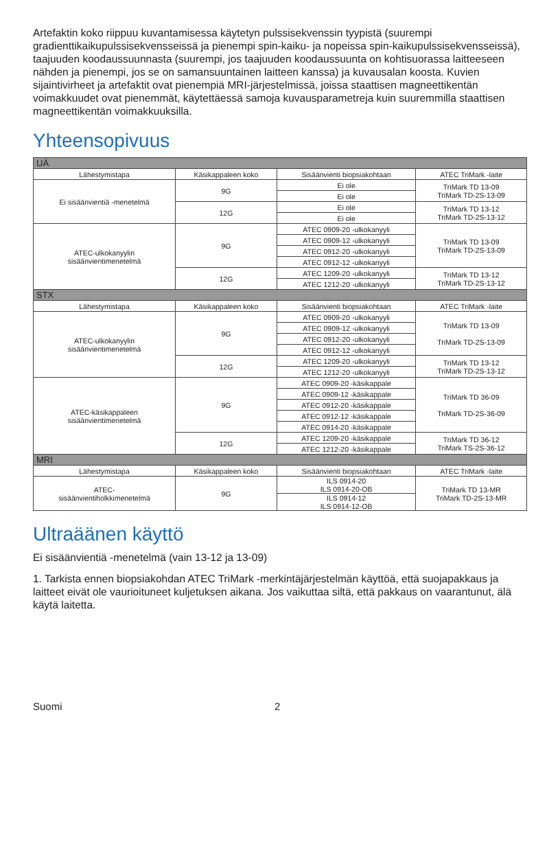Artefaktin koko riippuu kuvantamisessa käytetyn pulssisekvenssin tyypistä (suurempi gradienttikaikupulssisekvensseissä ja pienempi spin-kaiku- ja nopeissa spin-kaikupulssisekvensseissä), taajuuden koodaussuunnasta (suurempi, jos taajuuden koodaussuunta on kohtisuorassa laitteeseen nähden ja pienempi, jos se on samansuuntainen laitteen kanssa) ja kuvausalan koosta. Kuvien sijaintivirheet ja artefaktit ovat pienempiä MRI-järjestelmissä, joissa staattisen magneettikentän voimakkuudet ovat pienemmät, käytettäessä samoja kuvausparametreja kuin suuremmilla staattisen magneettikentän voimakkuuksilla.
Yhteensopivuus
| UÄ | | | |
| Lähestymistapa | Käsikappaleen koko | Sisäänvienti biopsiakohtaan | ATEC TriMark -laite |
| Ei sisäänvientiä -menetelmä | 9G | Ei ole | TriMark TD 13-09 TriMark TD-2S-13-09 |
| | | Ei ole | |
| | 12G | Ei ole | TriMark TD 13-12 TriMark TD-2S-13-12 |
| | | Ei ole | |
| ATEC-ulkokanyylin sisäänvientimenetelmä | 9G | ATEC 0909-20 -ulkokanyyli | TriMark TD 13-09 TriMark TD-2S-13-09 |
| | | ATEC 0909-12 -ulkokanyyli | |
| | | ATEC 0912-20 -ulkokanyyli | |
| | | ATEC 0912-12 -ulkokanyyli | |
| | 12G | ATEC 1209-20 -ulkokanyyli | TriMark TD 13-12 TriMark TD-2S-13-12 |
| | | ATEC 1212-20 -ulkokanyyli | |
| STX | | | |
| Lähestymistapa | Käsikappaleen koko | Sisäänvienti biopsiakohtaan | ATEC TriMark -laite |
| ATEC-ulkokanyylin sisäänvientimenetelmä | 9G | ATEC 0909-20 -ulkokanyyli | TriMark TD 13-09 TriMark TD-2S-13-09 |
| | | ATEC 0909-12 -ulkokanyyli | |
| | | ATEC 0912-20 -ulkokanyyli | |
| | | ATEC 0912-12 -ulkokanyyli | |
| | 12G | ATEC 1209-20 -ulkokanyyli | TriMark TD 13-12 TriMark TD-2S-13-12 |
| | | ATEC 1212-20 -ulkokanyyli | |
| ATEC-käsikappaleen sisäänvientimenetelmä | 9G | ATEC 0909-20 -käsikappale | TriMark TD 36-09 TriMark TD-2S-36-09 |
| | | ATEC 0909-12 -käsikappale | |
| | | ATEC 0912-20 -käsikappale | |
| | | ATEC 0912-12 -käsikappale | |
| | | ATEC 0914-20 -käsikappale | |
| | 12G | ATEC 1209-20 -käsikappale | TriMark TD 36-12 TriMark TS-2S-36-12 |
| | | ATEC 1212-20 -käsikappale | |
| MRI | | | |
| Lähestymistapa | Käsikappaleen koko | Sisäänvienti biopsiakohtaan | ATEC TriMark -laite |
| ATEC- sisäänvientiholkkimenetelmä | 9G | ILS 0914-20 ILS 0914-20-OB | TriMark TD 13-MR TriMark TD-2S-13-MR |
| | | ILS 0914-12 ILS 0914-12-OB | |
Ultraäänen käyttö
Ei sisäänvientiä -menetelmä (vain 13-12 ja 13-09)
1. Tarkista ennen biopsiakohdan ATEC TriMark -merkintäjärjestelmän käyttöä, että suojapakkaus ja laitteet eivät ole vaurioituneet kuljetuksen aikana. Jos vaikuttaa siltä, että pakkaus on vaarantunut, älä käytä laitetta.
Suomi 2